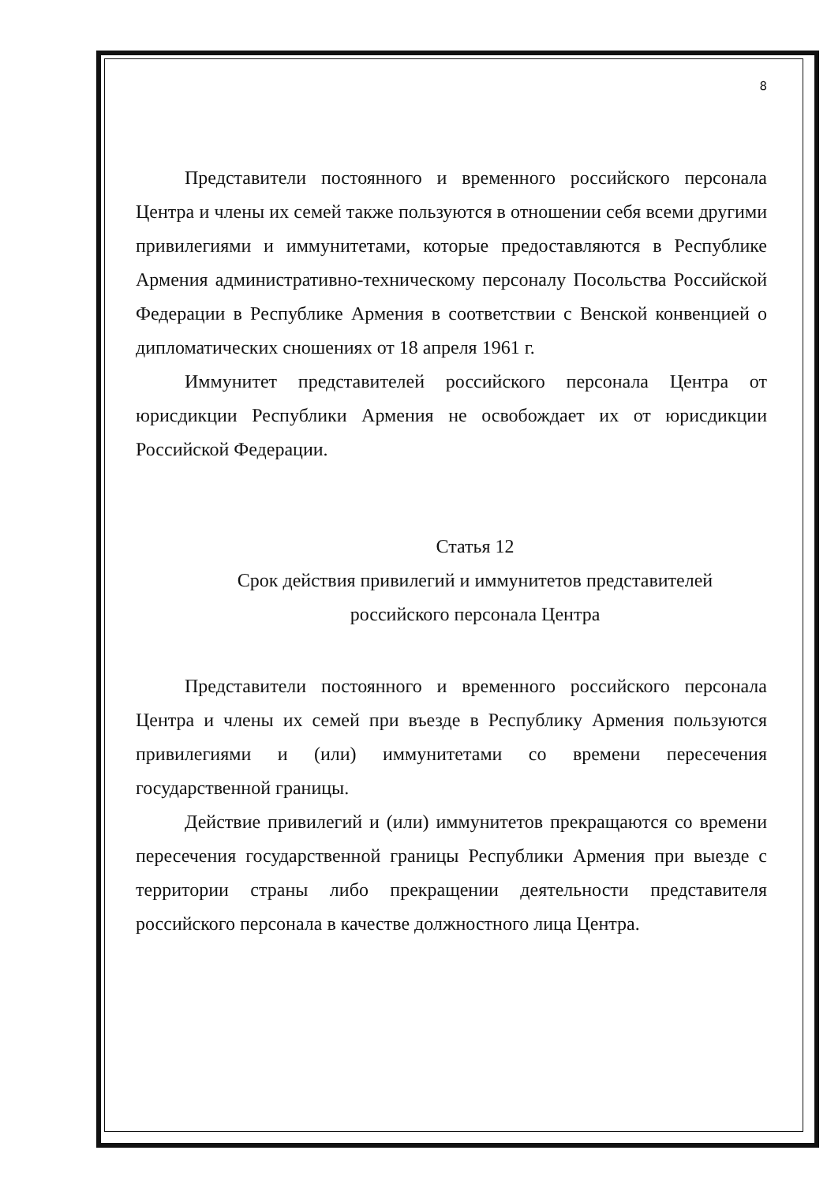8
Представители постоянного и временного российского персонала Центра и члены их семей также пользуются в отношении себя всеми другими привилегиями и иммунитетами, которые предоставляются в Республике Армения административно-техническому персоналу Посольства Российской Федерации в Республике Армения в соответствии с Венской конвенцией о дипломатических сношениях от 18 апреля 1961 г.
Иммунитет представителей российского персонала Центра от юрисдикции Республики Армения не освобождает их от юрисдикции Российской Федерации.
Статья 12
Срок действия привилегий и иммунитетов представителей
российского персонала Центра
Представители постоянного и временного российского персонала Центра и члены их семей при въезде в Республику Армения пользуются привилегиями и (или) иммунитетами со времени пересечения государственной границы.
Действие привилегий и (или) иммунитетов прекращаются со времени пересечения государственной границы Республики Армения при выезде с территории страны либо прекращении деятельности представителя российского персонала в качестве должностного лица Центра.